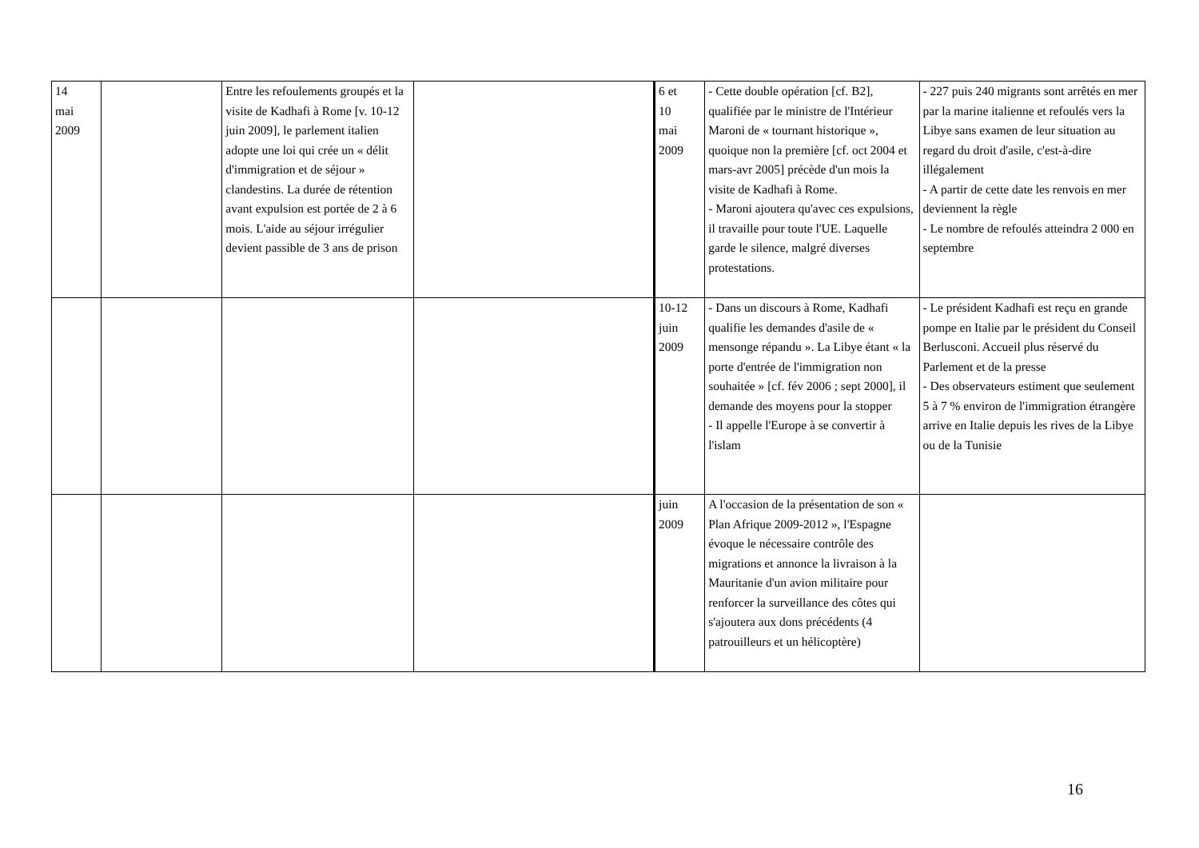| 14 mai 2009 | | Entre les refoulements groupés et la visite de Kadhafi à Rome [v. 10-12 juin 2009], le parlement italien adopte une loi qui crée un « délit d'immigration et de séjour » clandestins. La durée de rétention avant expulsion est portée de 2 à 6 mois. L'aide au séjour irrégulier devient passible de 3 ans de prison | | 6 et 10 mai 2009 | - Cette double opération [cf. B2], qualifiée par le ministre de l'Intérieur Maroni de « tournant historique », quoique non la première [cf. oct 2004 et mars-avr 2005] précède d'un mois la visite de Kadhafi à Rome. - Maroni ajoutera qu'avec ces expulsions, il travaille pour toute l'UE. Laquelle garde le silence, malgré diverses protestations. | - 227 puis 240 migrants sont arrêtés en mer par la marine italienne et refoulés vers la Libye sans examen de leur situation au regard du droit d'asile, c'est-à-dire illégalement - A partir de cette date les renvois en mer deviennent la règle - Le nombre de refoulés atteindra 2 000 en septembre |
| | | | | 10-12 juin 2009 | - Dans un discours à Rome, Kadhafi qualifie les demandes d'asile de « mensonge répandu ». La Libye étant « la porte d'entrée de l'immigration non souhaitée » [cf. fév 2006 ; sept 2000], il demande des moyens pour la stopper - Il appelle l'Europe à se convertir à l'islam | - Le président Kadhafi est reçu en grande pompe en Italie par le président du Conseil Berlusconi. Accueil plus réservé du Parlement et de la presse - Des observateurs estiment que seulement 5 à 7 % environ de l'immigration étrangère arrive en Italie depuis les rives de la Libye ou de la Tunisie |
| | | | | juin 2009 | A l'occasion de la présentation de son « Plan Afrique 2009-2012 », l'Espagne évoque le nécessaire contrôle des migrations et annonce la livraison à la Mauritanie d'un avion militaire pour renforcer la surveillance des côtes qui s'ajoutera aux dons précédents (4 patrouilleurs et un hélicoptère) | |
16